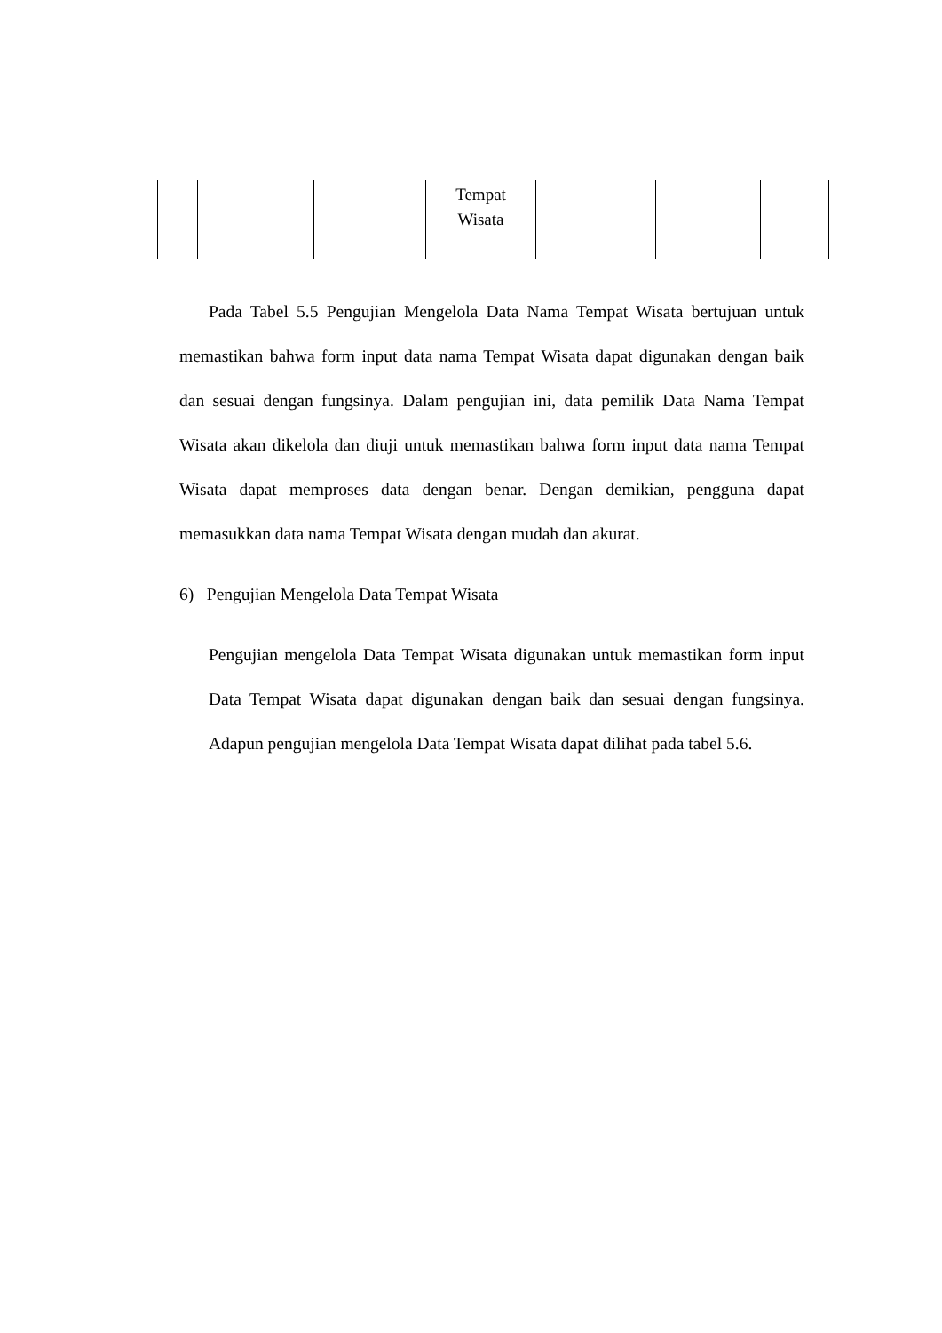| | | | Tempat Wisata | | | |
Pada Tabel 5.5 Pengujian Mengelola Data Nama Tempat Wisata bertujuan untuk memastikan bahwa form input data nama Tempat Wisata dapat digunakan dengan baik dan sesuai dengan fungsinya. Dalam pengujian ini, data pemilik Data Nama Tempat Wisata akan dikelola dan diuji untuk memastikan bahwa form input data nama Tempat Wisata dapat memproses data dengan benar. Dengan demikian, pengguna dapat memasukkan data nama Tempat Wisata dengan mudah dan akurat.
6) Pengujian Mengelola Data Tempat Wisata
Pengujian mengelola Data Tempat Wisata digunakan untuk memastikan form input Data Tempat Wisata dapat digunakan dengan baik dan sesuai dengan fungsinya. Adapun pengujian mengelola Data Tempat Wisata dapat dilihat pada tabel 5.6.